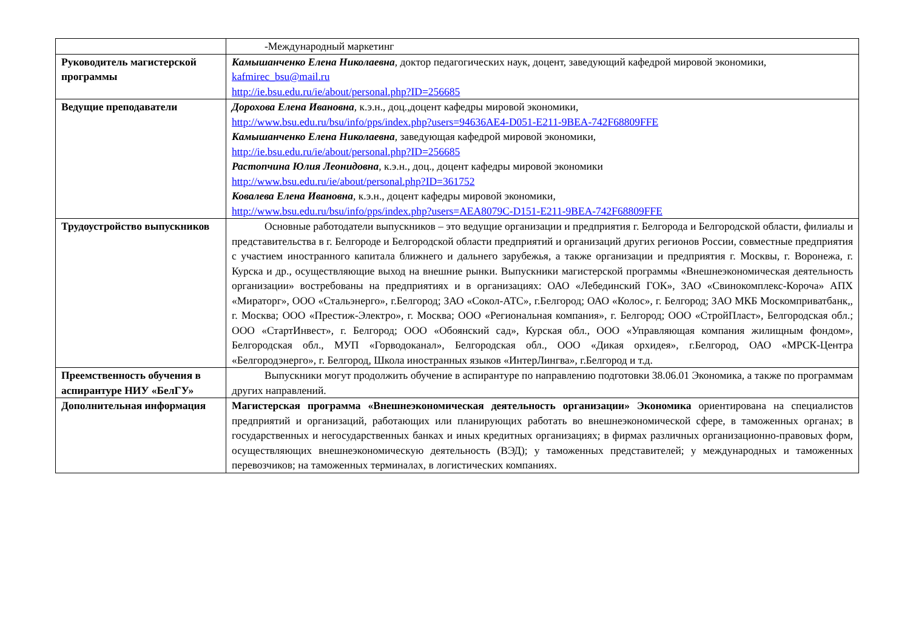| | -Международный маркетинг |
| Руководитель магистерской программы | Камышанченко Елена Николаевна , доктор педагогических наук, доцент, заведующий кафедрой мировой экономики, kafmirec_bsu@mail.ru http://ie.bsu.edu.ru/ie/about/personal.php?ID=256685 |
| Ведущие преподаватели | Дорохова Елена Ивановна , к.э.н., доц.,доцент кафедры мировой экономики, http://www.bsu.edu.ru/bsu/info/pps/index.php?users=94636AE4-D051-E211-9BEA-742F68809FFE Камышанченко Елена Николаевна , заведующая кафедрой мировой экономики, http://ie.bsu.edu.ru/ie/about/personal.php?ID=256685 Растопчина Юлия Леонидовна , к.э.н., доц., доцент кафедры мировой экономики http://www.bsu.edu.ru/ie/about/personal.php?ID=361752 Ковалева Елена Ивановна , к.э.н., доцент кафедры мировой экономики, http://www.bsu.edu.ru/bsu/info/pps/index.php?users=AEA8079C-D151-E211-9BEA-742F68809FFE |
| Трудоустройство выпускников | Основные работодатели выпускников – это ведущие организации и предприятия г. Белгорода и Белгородской области, филиалы и представительства в г. Белгороде и Белгородской области предприятий и организаций других регионов России, совместные предприятия с участием иностранного капитала ближнего и дальнего зарубежья, а также организации и предприятия г. Москвы, г. Воронежа, г. Курска и др., осуществляющие выход на внешние рынки. Выпускники магистерской программы «Внешнеэкономическая деятельность организации» востребованы на предприятиях и в организациях: ОАО «Лебединский ГОК», ЗАО «Свинокомплекс-Короча» АПХ «Мираторг», ООО «Стальэнерго», г.Белгород; ЗАО «Сокол-АТС», г.Белгород; ОАО «Колос», г. Белгород; ЗАО МКБ Москомприватбанк,, г. Москва; ООО «Престиж-Электро», г. Москва; ООО «Региональная компания», г. Белгород; ООО «СтройПласт», Белгородская обл.; ООО «СтартИнвест», г. Белгород; ООО «Обоянский сад», Курская обл., ООО «Управляющая компания жилищным фондом», Белгородская обл., МУП «Горводоканал», Белгородская обл., ООО «Дикая орхидея», г.Белгород, ОАО «МРСК-Центра «Белгородэнерго», г. Белгород, Школа иностранных языков «ИнтерЛингва», г.Белгород и т.д. |
| Преемственность обучения в аспирантуре НИУ «БелГУ» | Выпускники могут продолжить обучение в аспирантуре по направлению подготовки 38.06.01 Экономика, а также по программам других направлений. |
| Дополнительная информация | Магистерская программа «Внешнеэкономическая деятельность организации» Экономика ориентирована на специалистов предприятий и организаций, работающих или планирующих работать во внешнеэкономической сфере, в таможенных органах; в государственных и негосударственных банках и иных кредитных организациях; в фирмах различных организационно-правовых форм, осуществляющих внешнеэкономическую деятельность (ВЭД); у таможенных представителей; у международных и таможенных перевозчиков; на таможенных терминалах, в логистических компаниях. |